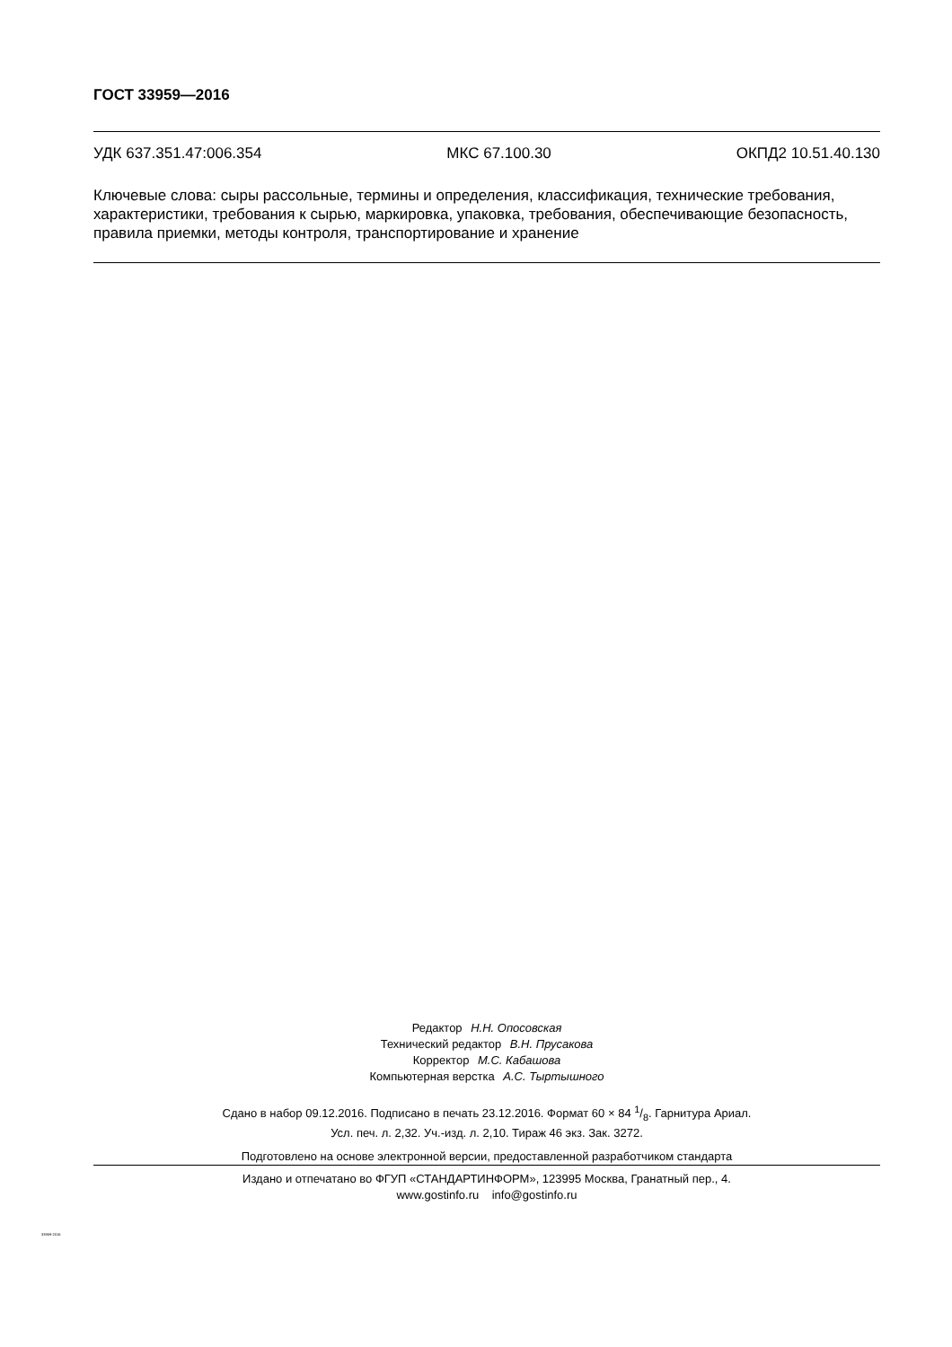ГОСТ 33959—2016
УДК 637.351.47:006.354 МКС 67.100.30 ОКПД2 10.51.40.130
Ключевые слова: сыры рассольные, термины и определения, классификация, технические требования, характеристики, требования к сырью, маркировка, упаковка, требования, обеспечивающие безопасность, правила приемки, методы контроля, транспортирование и хранение
Редактор Н.Н. Опосовская
Технический редактор В.Н. Прусакова
Корректор М.С. Кабашова
Компьютерная верстка А.С. Тыртышного
Сдано в набор 09.12.2016. Подписано в печать 23.12.2016. Формат 60 × 84 1/8. Гарнитура Ариал.
Усл. печ. л. 2,32. Уч.-изд. л. 2,10. Тираж 46 экз. Зак. 3272.
Подготовлено на основе электронной версии, предоставленной разработчиком стандарта
Издано и отпечатано во ФГУП «СТАНДАРТИНФОРМ», 123995 Москва, Гранатный пер., 4.
www.gostinfo.ru info@gostinfo.ru
33959-2016